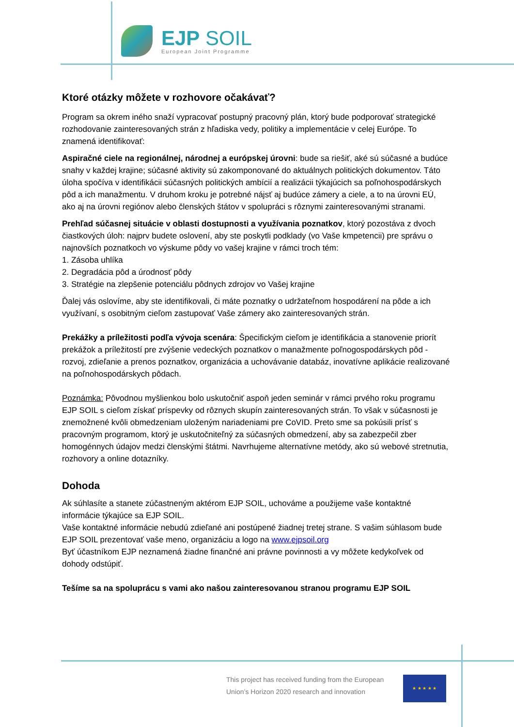EJP SOIL
European Joint Programme
Ktoré otázky môžete v rozhovore očakávať?
Program sa okrem iného snaží vypracovať postupný pracovný plán, ktorý bude podporovať strategické rozhodovanie zainteresovaných strán z hľadiska vedy, politiky a implementácie v celej Európe. To znamená identifikovať:
Aspiračné ciele na regionálnej, národnej a európskej úrovni: bude sa riešiť, aké sú súčasné a budúce snahy v každej krajine; súčasné aktivity sú zakomponované do aktuálnych politických dokumentov. Táto úloha spočíva v identifikácii súčasných politických ambícií a realizácii týkajúcich sa poľnohospodárskych pôd a ich manažmentu. V druhom kroku je potrebné nájsť aj budúce zámery a ciele, a to na úrovni EÚ, ako aj na úrovni regiónov alebo členských štátov v spolupráci s rôznymi zainteresovanými stranami.
Prehľad súčasnej situácie v oblasti dostupnosti a využívania poznatkov, ktorý pozostáva z dvoch čiastkových úloh: najprv budete oslovení, aby ste poskytli podklady (vo Vaše kmpetencii) pre správu o najnovších poznatkoch vo výskume pôdy vo vašej krajine v rámci troch tém:
1. Zásoba uhlíka
2. Degradácia pôd a úrodnosť pôdy
3. Stratégie na zlepšenie potenciálu pôdnych zdrojov vo Vašej krajine
Ďalej vás oslovíme, aby ste identifikovali, či máte poznatky o udržateľnom hospodárení na pôde a ich využívaní, s osobitným cieľom zastupovať Vaše zámery ako zainteresovaných strán.
Prekážky a príležitosti podľa vývoja scenára: Špecifickým cieľom je identifikácia a stanovenie priorít prekážok a príležitostí pre zvýšenie vedeckých poznatkov o manažmente poľnogospodárskych pôd - rozvoj, zdieľanie a prenos poznatkov, organizácia a uchovávanie databáz, inovatívne aplikácie realizované na poľnohospodárskych pôdach.
Poznámka: Pôvodnou myšlienkou bolo uskutočniť aspoň jeden seminár v rámci prvého roku programu EJP SOIL s cieľom získať príspevky od rôznych skupín zainteresovaných strán. To však v súčasnosti je znemožnené kvôli obmedzeniam uloženým nariadeniami pre CoVID. Preto sme sa pokúsili prísť s pracovným programom, ktorý je uskutočniteľný za súčasných obmedzení, aby sa zabezpečil zber homogénnych údajov medzi členskými štátmi. Navrhujeme alternatívne metódy, ako sú webové stretnutia, rozhovory a online dotazníky.
Dohoda
Ak súhlasíte a stanete zúčastneným aktérom EJP SOIL, uchováme a použijeme vaše kontaktné informácie týkajúce sa EJP SOIL.
Vaše kontaktné informácie nebudú zdieľané ani postúpené žiadnej tretej strane. S vašim súhlasom bude EJP SOIL prezentovať vaše meno, organizáciu a logo na www.ejpsoil.org
Byť účastníkom EJP neznamená žiadne finančné ani právne povinnosti a vy môžete kedykoľvek od dohody odstúpiť.
Tešíme sa na spoluprácu s vami ako našou zainteresovanou stranou programu EJP SOIL
This project has received funding from the European Union’s Horizon 2020 research and innovation
★ ★ ★ ★ ★